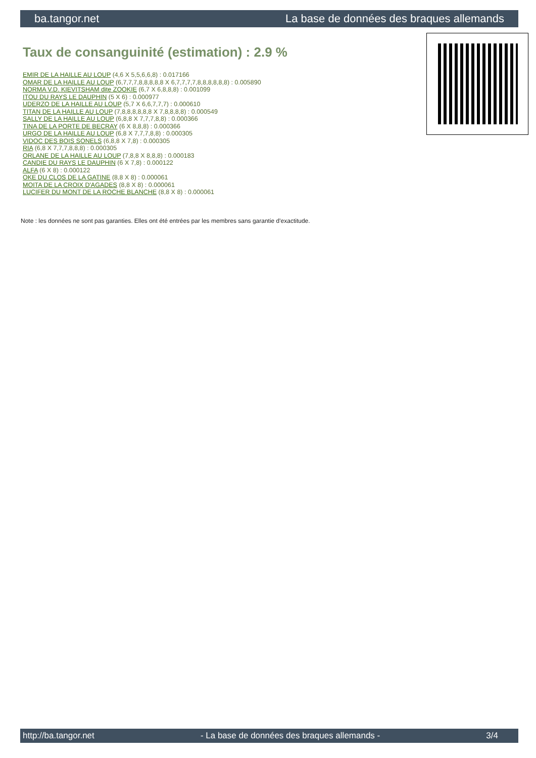ba.tangor.net La base de données des braques allemands
Taux de consanguinité (estimation) : 2.9 %
EMIR DE LA HAILLE AU LOUP (4,6 X 5,5,6,6,8) : 0.017166
OMAR DE LA HAILLE AU LOUP (6,7,7,7,8,8,8,8,8 X 6,7,7,7,7,8,8,8,8,8,8) : 0.005890
NORMA V.D. KIEVITSHAM dite ZOOKIE (6,7 X 6,8,8,8) : 0.001099
ITOU DU RAYS LE DAUPHIN (5 X 6) : 0.000977
UDERZO DE LA HAILLE AU LOUP (5,7 X 6,6,7,7,7) : 0.000610
TITAN DE LA HAILLE AU LOUP (7,8,8,8,8,8,8 X 7,8,8,8,8) : 0.000549
SALLY DE LA HAILLE AU LOUP (6,8,8 X 7,7,7,8,8) : 0.000366
TINA DE LA PORTE DE BECRAY (6 X 8,8,8) : 0.000366
URGO DE LA HAILLE AU LOUP (6,8 X 7,7,7,8,8) : 0.000305
VIDOC DES BOIS SONELS (6,8,8 X 7,8) : 0.000305
RIA (6,8 X 7,7,7,8,8,8) : 0.000305
ORLANE DE LA HAILLE AU LOUP (7,8,8 X 8,8,8) : 0.000183
CANDIE DU RAYS LE DAUPHIN (6 X 7,8) : 0.000122
ALFA (6 X 8) : 0.000122
OKE DU CLOS DE LA GATINE (8,8 X 8) : 0.000061
MOITA DE LA CROIX D'AGADES (8,8 X 8) : 0.000061
LUCIFER DU MONT DE LA ROCHE BLANCHE (8,8 X 8) : 0.000061
Note : les données ne sont pas garanties. Elles ont été entrées par les membres sans garantie d'exactitude.
http://ba.tangor.net - La base de données des braques allemands - 3/4